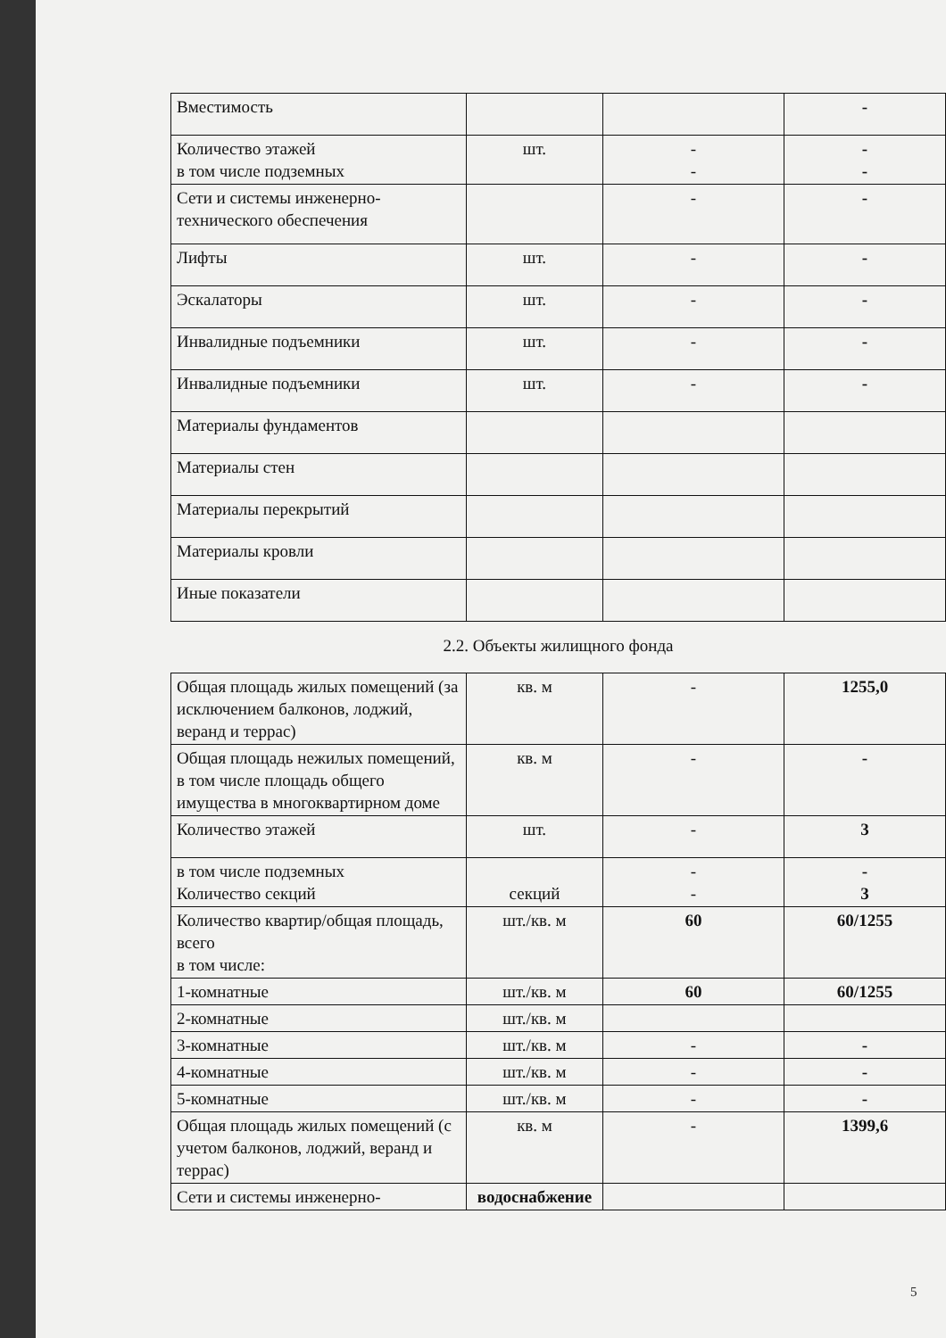| Вместимость | | | - |
| Количество этажей в том числе подземных | шт. | - - | - - |
| Сети и системы инженерно-технического обеспечения | | - | - |
| Лифты | шт. | - | - |
| Эскалаторы | шт. | - | - |
| Инвалидные подъемники | шт. | - | - |
| Инвалидные подъемники | шт. | - | - |
| Материалы фундаментов | | | |
| Материалы стен | | | |
| Материалы перекрытий | | | |
| Материалы кровли | | | |
| Иные показатели | | | |
| 2.2. Объекты жилищного фонда | | | |
| Общая площадь жилых помещений (за исключением балконов, лоджий, веранд и террас) | кв. м | - | 1255,0 |
| Общая площадь нежилых помещений, в том числе площадь общего имущества в многоквартирном доме | кв. м | - | - |
| Количество этажей | шт. | - | 3 |
| в том числе подземных Количество секций | секций | - - | - 3 |
| Количество квартир/общая площадь, всего в том числе: | шт./кв. м | 60 | 60/1255 |
| 1-комнатные | шт./кв. м | 60 | 60/1255 |
| 2-комнатные | шт./кв. м | | |
| 3-комнатные | шт./кв. м | - | - |
| 4-комнатные | шт./кв. м | - | - |
| 5-комнатные | шт./кв. м | - | - |
| Общая площадь жилых помещений (с учетом балконов, лоджий, веранд и террас) | кв. м | - | 1399,6 |
| Сети и системы инженерно- | водоснабжение | | |
5